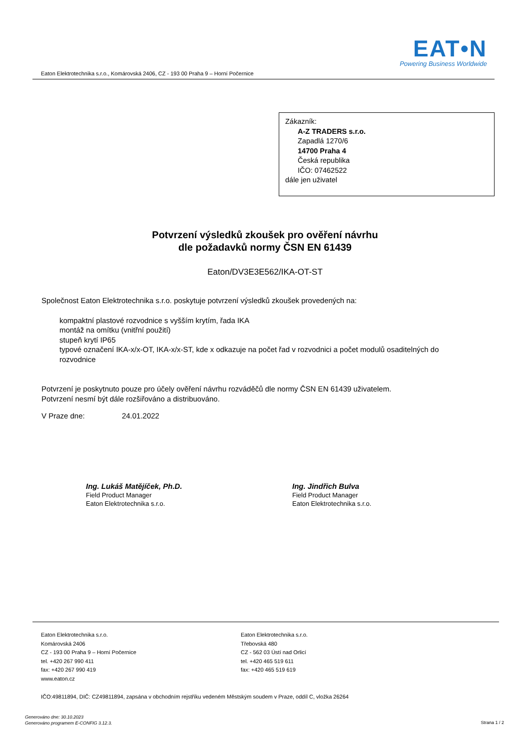EAT•N
Powering Business Worldwide
Eaton Elektrotechnika s.r.o., Komárovská 2406, CZ - 193 00 Praha 9 – Horní Počernice
Zákazník:
A-Z TRADERS s.r.o.
Zapadlá 1270/6
14700 Praha 4
Česká republika
IČO: 07462522
dále jen uživatel
Potvrzení výsledků zkoušek pro ověření návrhu
dle požadavků normy ČSN EN 61439
Eaton/DV3E3E562/IKA-OT-ST
Společnost Eaton Elektrotechnika s.r.o. poskytuje potvrzení výsledků zkoušek provedených na:
kompaktní plastové rozvodnice s vyšším krytím, řada IKA
montáž na omítku (vnitřní použití)
stupeň krytí IP65
typové označení IKA-x/x-OT, IKA-x/x-ST, kde x odkazuje na počet řad v rozvodnici a počet modulů osaditelných do rozvodnice
Potvrzení je poskytnuto pouze pro účely ověření návrhu rozváděčů dle normy ČSN EN 61439 uživatelem.
Potvrzení nesmí být dále rozšiřováno a distribuováno.
V Praze dne: 24.01.2022
Ing. Lukáš Matějíček, Ph.D.
Field Product Manager
Eaton Elektrotechnika s.r.o.
Ing. Jindřich Bulva
Field Product Manager
Eaton Elektrotechnika s.r.o.
Eaton Elektrotechnika s.r.o.
Komárovská 2406
CZ - 193 00 Praha 9 – Horní Počernice
tel. +420 267 990 411
fax: +420 267 990 419
www.eaton.cz
Eaton Elektrotechnika s.r.o.
Třebovská 480
CZ - 562 03 Ústí nad Orlicí
tel. +420 465 519 611
fax: +420 465 519 619
IČO:49811894, DIČ: CZ49811894, zapsána v obchodním rejstříku vedeném Městským soudem v Praze, oddíl C, vložka 26264
Generováno dne: 30.10.2023
Generováno programem E-CONFIG 3.12.3.
Strana 1 / 2